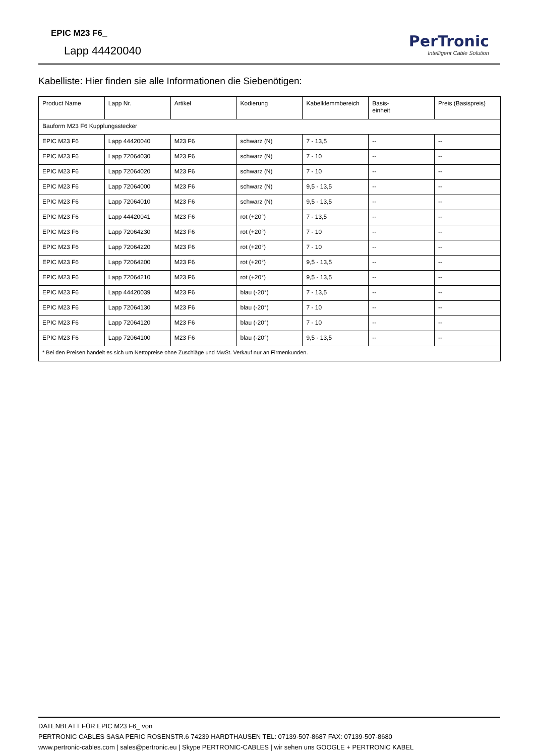EPIC M23 F6_
Lapp 44420040
PerTronic
Intelligent Cable Solution
Kabelliste: Hier finden sie alle Informationen die Siebenötigen:
| Product Name | Lapp Nr. | Artikel | Kodierung | Kabelklemmbereich | Basis- einheit | Preis (Basispreis) |
| --- | --- | --- | --- | --- | --- | --- |
| Bauform M23 F6 Kupplungsstecker | | | | | | |
| EPIC M23 F6 | Lapp 44420040 | M23 F6 | schwarz (N) | 7 - 13,5 | -- | -- |
| EPIC M23 F6 | Lapp 72064030 | M23 F6 | schwarz (N) | 7 - 10 | -- | -- |
| EPIC M23 F6 | Lapp 72064020 | M23 F6 | schwarz (N) | 7 - 10 | -- | -- |
| EPIC M23 F6 | Lapp 72064000 | M23 F6 | schwarz (N) | 9,5 - 13,5 | -- | -- |
| EPIC M23 F6 | Lapp 72064010 | M23 F6 | schwarz (N) | 9,5 - 13,5 | -- | -- |
| EPIC M23 F6 | Lapp 44420041 | M23 F6 | rot (+20°) | 7 - 13,5 | -- | -- |
| EPIC M23 F6 | Lapp 72064230 | M23 F6 | rot (+20°) | 7 - 10 | -- | -- |
| EPIC M23 F6 | Lapp 72064220 | M23 F6 | rot (+20°) | 7 - 10 | -- | -- |
| EPIC M23 F6 | Lapp 72064200 | M23 F6 | rot (+20°) | 9,5 - 13,5 | -- | -- |
| EPIC M23 F6 | Lapp 72064210 | M23 F6 | rot (+20°) | 9,5 - 13,5 | -- | -- |
| EPIC M23 F6 | Lapp 44420039 | M23 F6 | blau (-20°) | 7 - 13,5 | -- | -- |
| EPIC M23 F6 | Lapp 72064130 | M23 F6 | blau (-20°) | 7 - 10 | -- | -- |
| EPIC M23 F6 | Lapp 72064120 | M23 F6 | blau (-20°) | 7 - 10 | -- | -- |
| EPIC M23 F6 | Lapp 72064100 | M23 F6 | blau (-20°) | 9,5 - 13,5 | -- | -- |
| * Bei den Preisen handelt es sich um Nettopreise ohne Zuschläge und MwSt. Verkauf nur an Firmenkunden. | | | | | | |
DATENBLATT FÜR EPIC M23 F6_ von
PERTRONIC CABLES SASA PERIC ROSENSTR.6 74239 HARDTHAUSEN TEL: 07139-507-8687 FAX: 07139-507-8680
www.pertronic-cables.com | sales@pertronic.eu | Skype PERTRONIC-CABLES | wir sehen uns GOOGLE + PERTRONIC KABEL